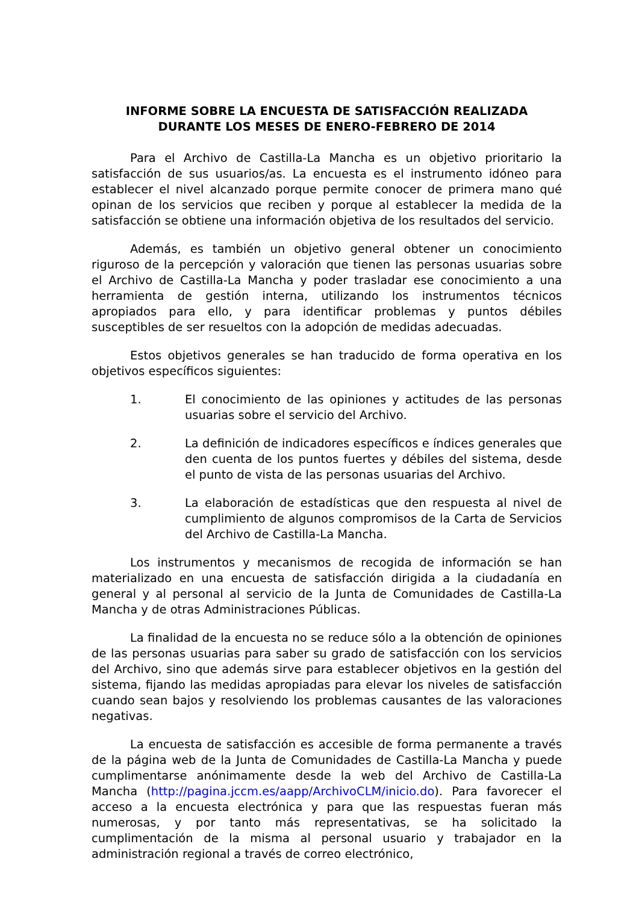INFORME SOBRE LA ENCUESTA DE SATISFACCIÓN REALIZADA
DURANTE LOS MESES DE ENERO-FEBRERO DE 2014
Para el Archivo de Castilla-La Mancha es un objetivo prioritario la satisfacción de sus usuarios/as. La encuesta es el instrumento idóneo para establecer el nivel alcanzado porque permite conocer de primera mano qué opinan de los servicios que reciben y porque al establecer la medida de la satisfacción se obtiene una información objetiva de los resultados del servicio.
Además, es también un objetivo general obtener un conocimiento riguroso de la percepción y valoración que tienen las personas usuarias sobre el Archivo de Castilla-La Mancha y poder trasladar ese conocimiento a una herramienta de gestión interna, utilizando los instrumentos técnicos apropiados para ello, y para identificar problemas y puntos débiles susceptibles de ser resueltos con la adopción de medidas adecuadas.
Estos objetivos generales se han traducido de forma operativa en los objetivos específicos siguientes:
1. El conocimiento de las opiniones y actitudes de las personas usuarias sobre el servicio del Archivo.
2. La definición de indicadores específicos e índices generales que den cuenta de los puntos fuertes y débiles del sistema, desde el punto de vista de las personas usuarias del Archivo.
3. La elaboración de estadísticas que den respuesta al nivel de cumplimiento de algunos compromisos de la Carta de Servicios del Archivo de Castilla-La Mancha.
Los instrumentos y mecanismos de recogida de información se han materializado en una encuesta de satisfacción dirigida a la ciudadanía en general y al personal al servicio de la Junta de Comunidades de Castilla-La Mancha y de otras Administraciones Públicas.
La finalidad de la encuesta no se reduce sólo a la obtención de opiniones de las personas usuarias para saber su grado de satisfacción con los servicios del Archivo, sino que además sirve para establecer objetivos en la gestión del sistema, fijando las medidas apropiadas para elevar los niveles de satisfacción cuando sean bajos y resolviendo los problemas causantes de las valoraciones negativas.
La encuesta de satisfacción es accesible de forma permanente a través de la página web de la Junta de Comunidades de Castilla-La Mancha y puede cumplimentarse anónimamente desde la web del Archivo de Castilla-La Mancha (http://pagina.jccm.es/aapp/ArchivoCLM/inicio.do). Para favorecer el acceso a la encuesta electrónica y para que las respuestas fueran más numerosas, y por tanto más representativas, se ha solicitado la cumplimentación de la misma al personal usuario y trabajador en la administración regional a través de correo electrónico,